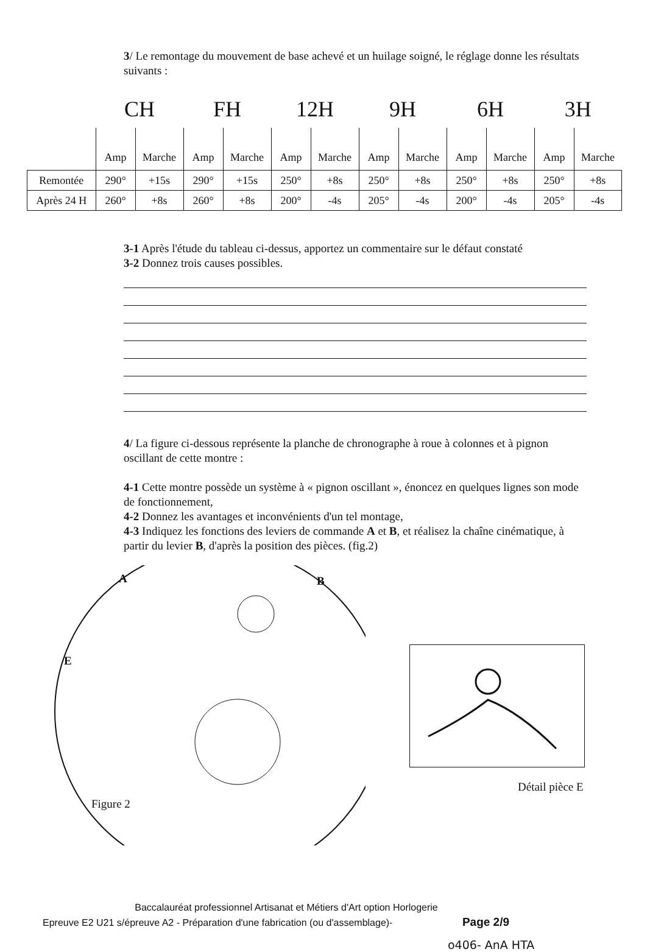3/ Le remontage du mouvement de base achevé et un huilage soigné, le réglage donne les résultats suivants :
| | CH | | FH | | 12H | | 9H | | 6H | | 3H | |
| --- | --- | --- | --- | --- | --- | --- | --- | --- | --- | --- | --- | --- |
| | Amp | Marche | Amp | Marche | Amp | Marche | Amp | Marche | Amp | Marche | Amp | Marche |
| Remontée | 290° | +15s | 290° | +15s | 250° | +8s | 250° | +8s | 250° | +8s | 250° | +8s |
| Après 24 H | 260° | +8s | 260° | +8s | 200° | -4s | 205° | -4s | 200° | -4s | 205° | -4s |
3-1 Après l'étude du tableau ci-dessus, apportez un commentaire sur le défaut constaté
3-2 Donnez trois causes possibles.
4/ La figure ci-dessous représente la planche de chronographe à roue à colonnes et à pignon oscillant de cette montre :
4-1 Cette montre possède un système à « pignon oscillant », énoncez en quelques lignes son mode de fonctionnement,
4-2 Donnez les avantages et inconvénients d'un tel montage,
4-3 Indiquez les fonctions des leviers de commande A et B, et réalisez la chaîne cinématique, à partir du levier B, d'après la position des pièces. (fig.2)
A B
E
Figure 2
Détail pièce E
Baccalauréat professionnel Artisanat et Métiers d'Art option Horlogerie
Epreuve E2 U21 s/épreuve A2 - Préparation d'une fabrication (ou d'assemblage)- Page 2/9
o406- AnA HTA